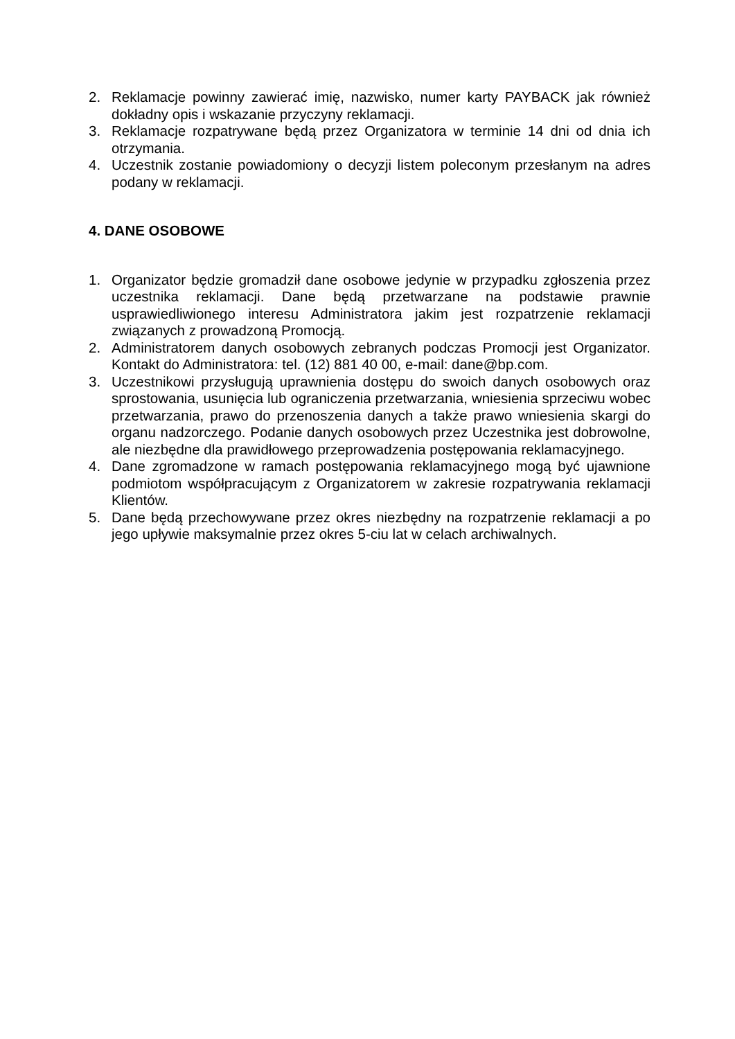2. Reklamacje powinny zawierać imię, nazwisko, numer karty PAYBACK jak również dokładny opis i wskazanie przyczyny reklamacji.
3. Reklamacje rozpatrywane będą przez Organizatora w terminie 14 dni od dnia ich otrzymania.
4. Uczestnik zostanie powiadomiony o decyzji listem poleconym przesłanym na adres podany w reklamacji.
4. DANE OSOBOWE
1. Organizator będzie gromadził dane osobowe jedynie w przypadku zgłoszenia przez uczestnika reklamacji. Dane będą przetwarzane na podstawie prawnie usprawiedliwionego interesu Administratora jakim jest rozpatrzenie reklamacji związanych z prowadzoną Promocją.
2. Administratorem danych osobowych zebranych podczas Promocji jest Organizator. Kontakt do Administratora: tel. (12) 881 40 00, e-mail: dane@bp.com.
3. Uczestnikowi przysługują uprawnienia dostępu do swoich danych osobowych oraz sprostowania, usunięcia lub ograniczenia przetwarzania, wniesienia sprzeciwu wobec przetwarzania, prawo do przenoszenia danych a także prawo wniesienia skargi do organu nadzorczego. Podanie danych osobowych przez Uczestnika jest dobrowolne, ale niezbędne dla prawidłowego przeprowadzenia postępowania reklamacyjnego.
4. Dane zgromadzone w ramach postępowania reklamacyjnego mogą być ujawnione podmiotom współpracującym z Organizatorem w zakresie rozpatrywania reklamacji Klientów.
5. Dane będą przechowywane przez okres niezbędny na rozpatrzenie reklamacji a po jego upływie maksymalnie przez okres 5-ciu lat w celach archiwalnych.